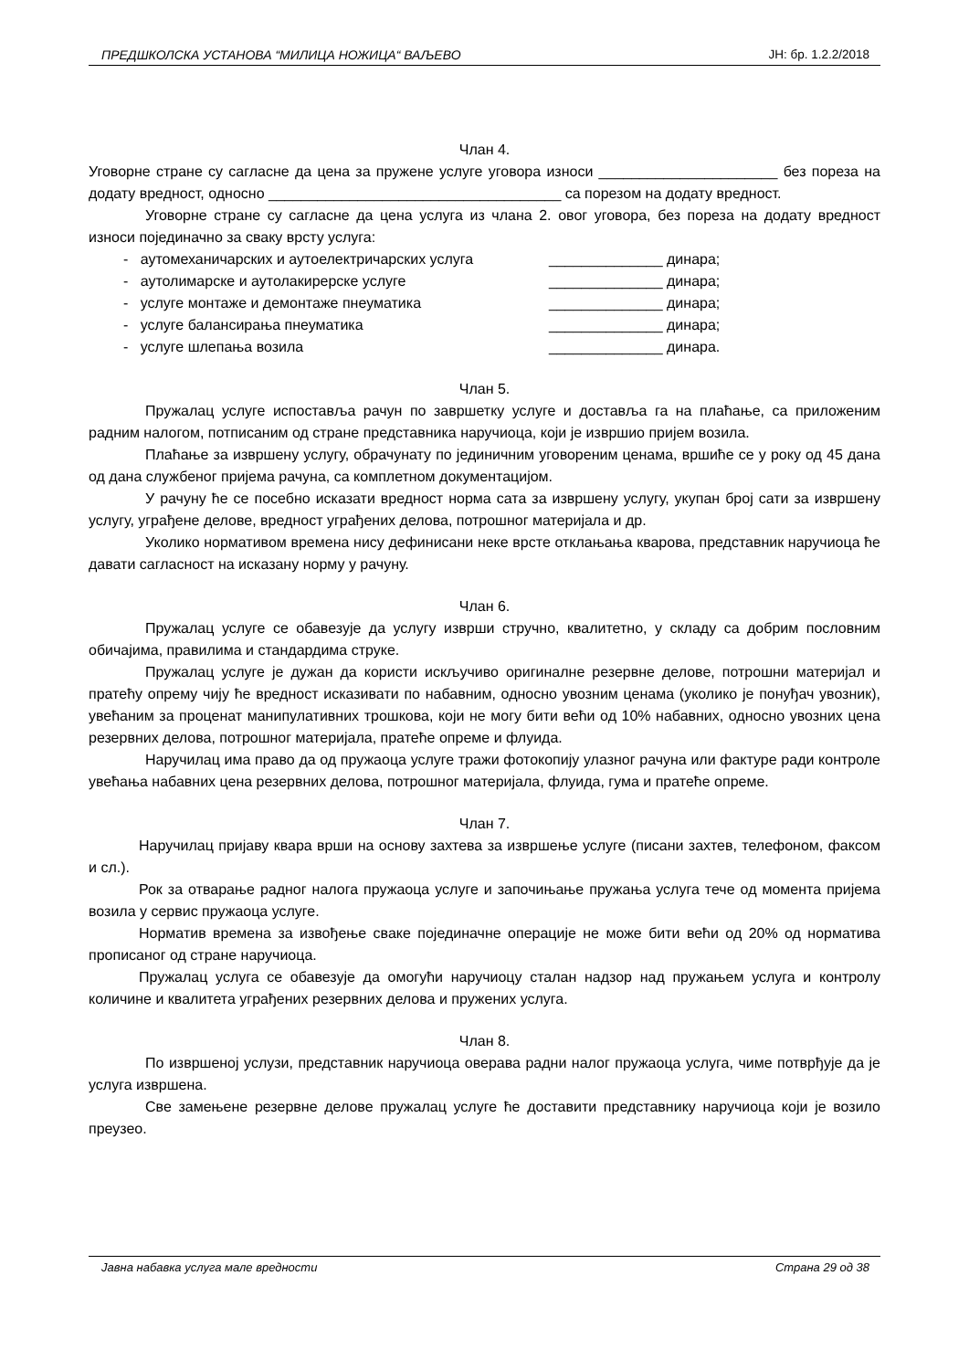ПРЕДШКОЛСКА УСТАНОВА “МИЛИЦА НОЖИЦА“ ВАЉЕВО ЈН: бр. 1.2.2/2018
Члан 4.
Уговорне стране су сагласне да цена за пружене услуге уговора износи ______________________ без пореза на додату вредност, односно ____________________________________ са порезом на додату вредност.
Уговорне стране су сагласне да цена услуга из члана 2. овог уговора, без пореза на додату вредност износи појединачно за сваку врсту услуга:
- аутомеханичарских и аутоелектричарских услуга ______________ динара;
- аутолимарске и аутолакирерске услуге ______________ динара;
- услуге монтаже и демонтаже пнеуматика ______________ динара;
- услуге балансирања пнеуматика ______________ динара;
- услуге шлепања возила ______________ динара.
Члан 5.
Пружалац услуге испоставља рачун по завршетку услуге и доставља га на плаћање, са приложеним радним налогом, потписаним од стране представника наручиоца, који је извршио пријем возила.
Плаћање за извршену услугу, обрачунату по јединичним уговореним ценама, вршиће се у року од 45 дана од дана службеног пријема рачуна, са комплетном документацијом.
У рачуну ће се посебно исказати вредност норма сата за извршену услугу, укупан број сати за извршену услугу, уграђене делове, вредност уграђених делова, потрошног материјала и др.
Уколико нормативом времена нису дефинисани неке врсте отклањања кварова, представник наручиоца ће давати сагласност на исказану норму у рачуну.
Члан 6.
Пружалац услуге се обавезује да услугу изврши стручно, квалитетно, у складу са добрим пословним обичајима, правилима и стандардима струке.
Пружалац услуге је дужан да користи искључиво оригиналне резервне делове, потрошни материјал и пратећу опрему чију ће вредност исказивати по набавним, односно увозним ценама (уколико је понуђач увозник), увећаним за проценат манипулативних трошкова, који не могу бити већи од 10% набавних, односно увозних цена резервних делова, потрошног материјала, пратеће опреме и флуида.
Наручилац има право да од пружаоца услуге тражи фотокопију улазног рачуна или фактуре ради контроле увећања набавних цена резервних делова, потрошног материјала, флуида, гума и пратеће опреме.
Члан 7.
Наручилац пријаву квара врши на основу захтева за извршење услуге (писани захтев, телефоном, факсом и сл.).
Рок за отварање радног налога пружаоца услуге и започињање пружања услуга тече од момента пријема возила у сервис пружаоца услуге.
Норматив времена за извођење сваке појединачне операције не може бити већи од 20% од норматива прописаног од стране наручиоца.
Пружалац услуга се обавезује да омогући наручиоцу сталан надзор над пружањем услуга и контролу количине и квалитета уграђених резервних делова и пружених услуга.
Члан 8.
По извршеној услузи, представник наручиоца оверава радни налог пружаоца услуга, чиме потврђује да је услуга извршена.
Све замењене резервне делове пружалац услуге ће доставити представнику наручиоца који је возило преузео.
Јавна набавка услуга мале вредности Страна 29 од 38